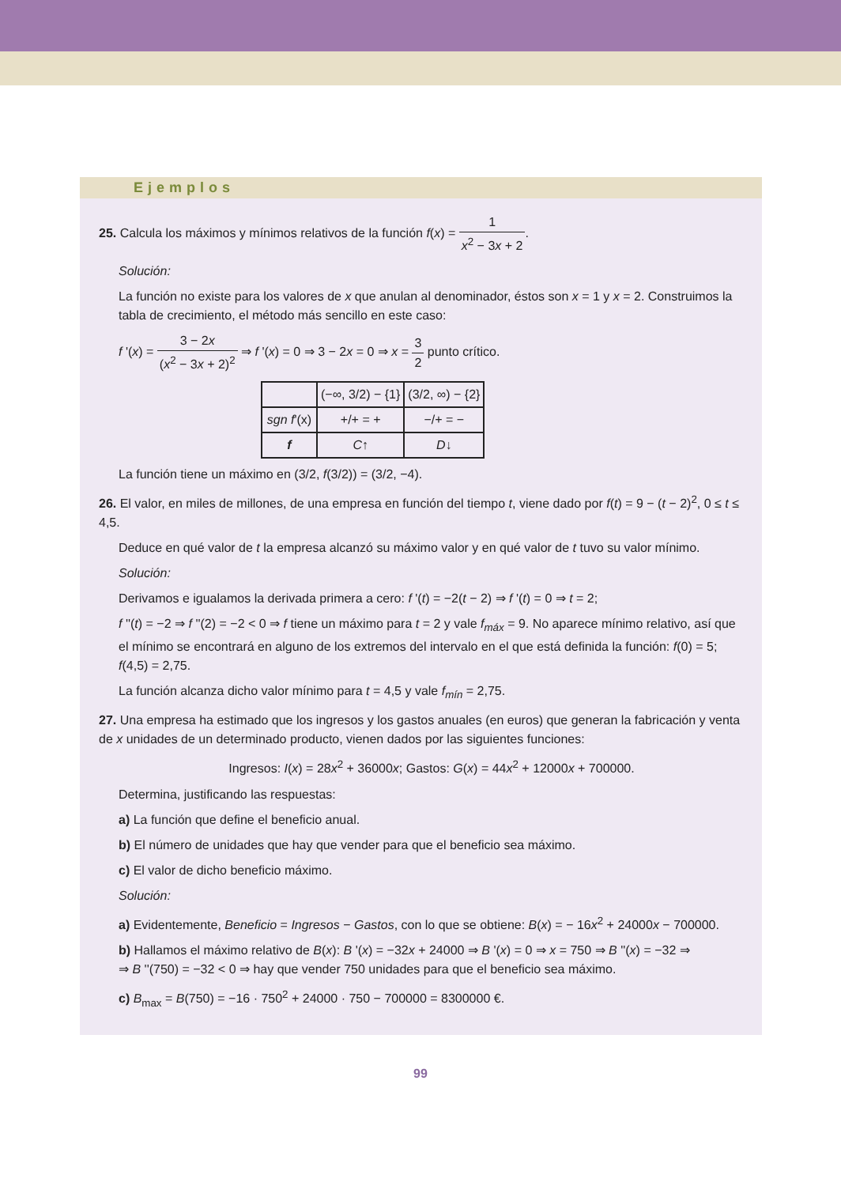Ejemplos
25. Calcula los máximos y mínimos relativos de la función f(x) = 1 x<sup>2</sup> − 3x + 2.
Solución:
La función no existe para los valores de x que anulan al denominador, éstos son x = 1 y x = 2. Construimos la tabla de crecimiento, el método más sencillo en este caso:
f '(x) = 3 − 2x (x<sup>2</sup> − 3x + 2)<sup>2</sup> ⇒ f '(x) = 0 ⇒ 3 − 2x = 0 ⇒ x = 3 2 punto crítico.
| | (−∞, 3/2) − {1} | (3/2, ∞) − {2} |
| sgn f '(x) | +/+ = + | −/+ = − |
| f | C ↑ | D ↓ |
La función tiene un máximo en (3/2, f(3/2)) = (3/2, −4).
26. El valor, en miles de millones, de una empresa en función del tiempo t, viene dado por f(t) = 9 − (t − 2)<sup>2</sup>, 0 ≤ t ≤ 4,5.
Deduce en qué valor de t la empresa alcanzó su máximo valor y en qué valor de t tuvo su valor mínimo.
Solución:
Derivamos e igualamos la derivada primera a cero: f '(t) = −2(t − 2) ⇒ f '(t) = 0 ⇒ t = 2;
f ''(t) = −2 ⇒ f ''(2) = −2 < 0 ⇒ f tiene un máximo para t = 2 y vale f<sub>máx</sub> = 9. No aparece mínimo relativo, así que el mínimo se encontrará en alguno de los extremos del intervalo en el que está definida la función: f(0) = 5; f(4,5) = 2,75.
La función alcanza dicho valor mínimo para t = 4,5 y vale f<sub>mín</sub> = 2,75.
27. Una empresa ha estimado que los ingresos y los gastos anuales (en euros) que generan la fabricación y venta de x unidades de un determinado producto, vienen dados por las siguientes funciones:
Ingresos: I(x) = 28x<sup>2</sup> + 36000x; Gastos: G(x) = 44x<sup>2</sup> + 12000x + 700000.
Determina, justificando las respuestas:
a) La función que define el beneficio anual.
b) El número de unidades que hay que vender para que el beneficio sea máximo.
c) El valor de dicho beneficio máximo.
Solución:
a) Evidentemente, Beneficio = Ingresos − Gastos, con lo que se obtiene: B(x) = − 16x<sup>2</sup> + 24000x − 700000.
b) Hallamos el máximo relativo de B(x): B '(x) = −32x + 24000 ⇒ B '(x) = 0 ⇒ x = 750 ⇒ B ''(x) = −32 ⇒
⇒ B ''(750) = −32 < 0 ⇒ hay que vender 750 unidades para que el beneficio sea máximo.
c) B<sub>max</sub> = B(750) = −16 · 750<sup>2</sup> + 24000 · 750 − 700000 = 8300000 €.
99